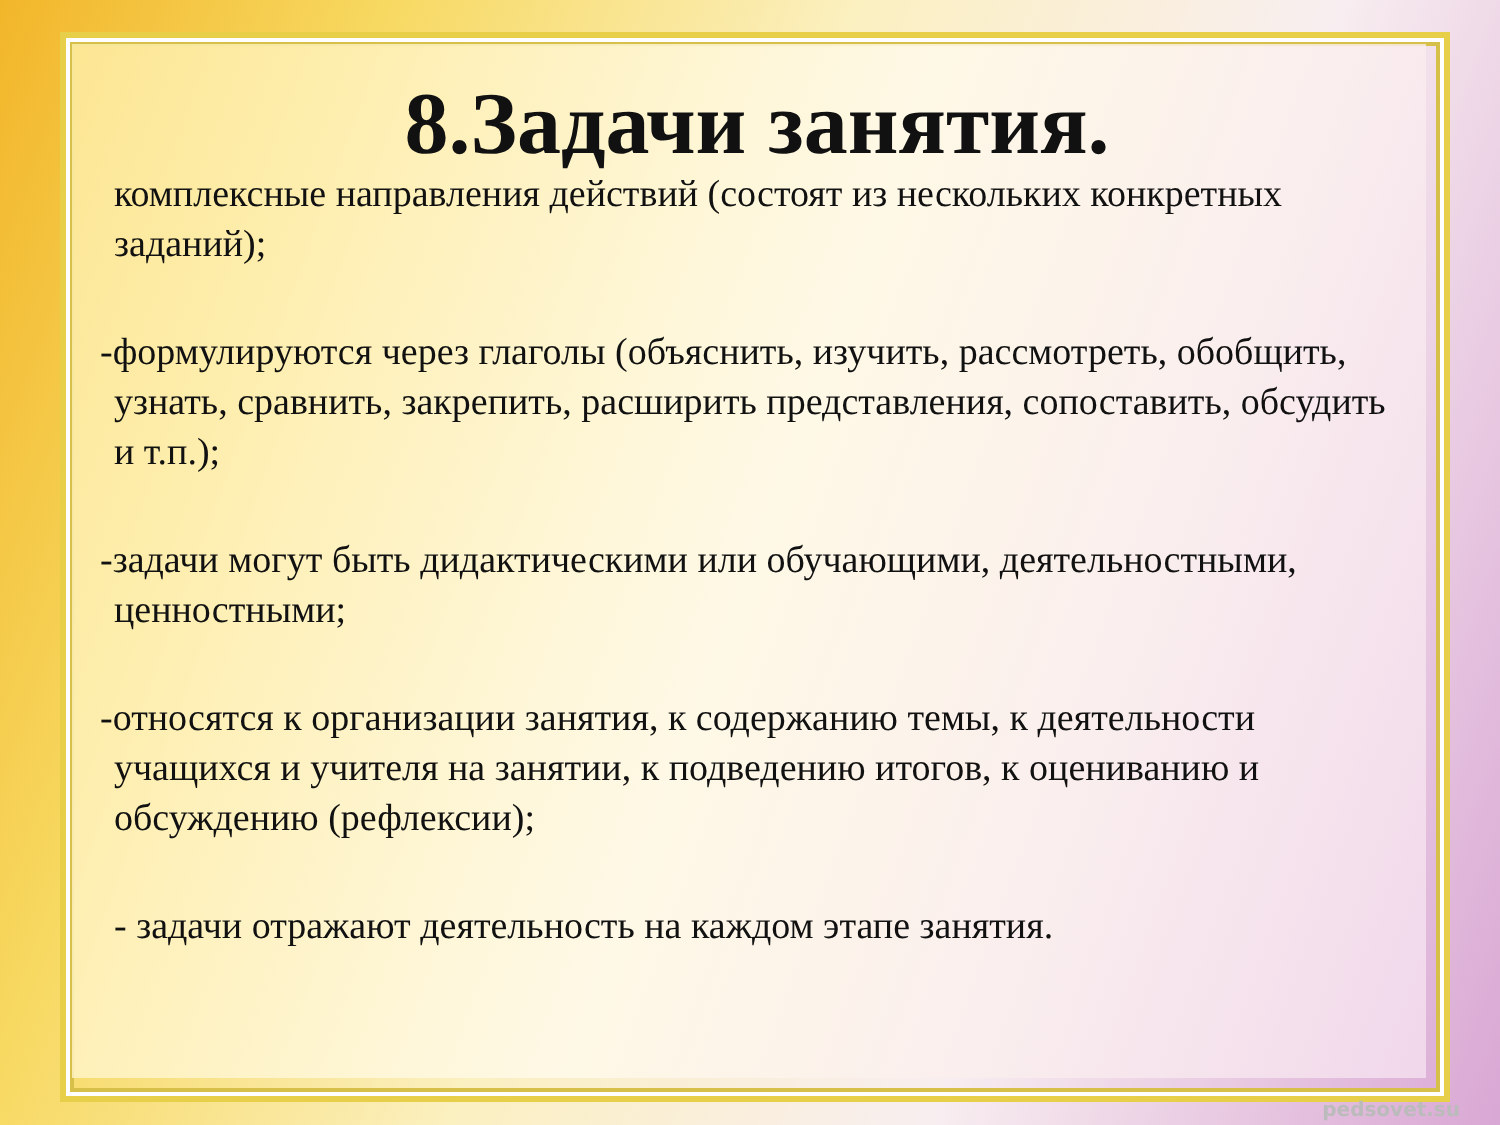8.Задачи занятия.
комплексные направления действий (состоят из нескольких конкретных заданий);
-формулируются через глаголы (объяснить, изучить, рассмотреть, обобщить, узнать, сравнить, закрепить, расширить представления, сопоставить, обсудить и т.п.);
-задачи могут быть дидактическими или обучающими, деятельностными, ценностными;
-относятся к организации занятия, к содержанию темы, к деятельности учащихся и учителя на занятии, к подведению итогов, к оцениванию и обсуждению (рефлексии);
- задачи отражают деятельность на каждом этапе занятия.
pedsovet.su